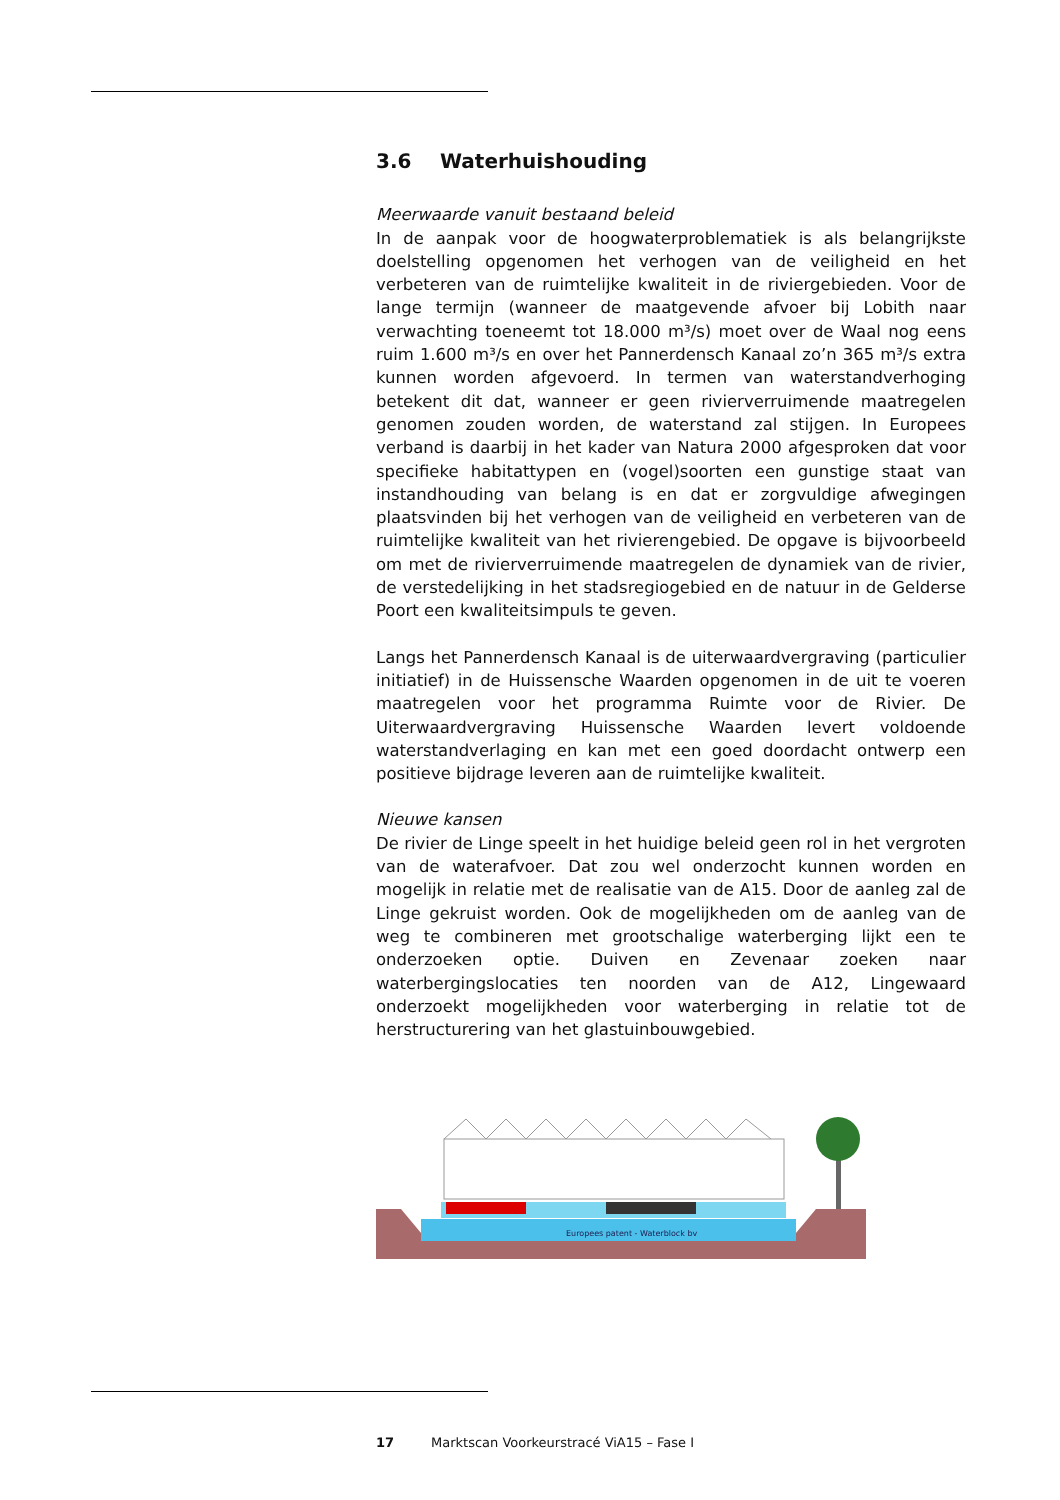3.6 Waterhuishouding
Meerwaarde vanuit bestaand beleid
In de aanpak voor de hoogwaterproblematiek is als belangrijkste doelstelling opgenomen het verhogen van de veiligheid en het verbeteren van de ruimtelijke kwaliteit in de riviergebieden. Voor de lange termijn (wanneer de maatgevende afvoer bij Lobith naar verwachting toeneemt tot 18.000 m³/s) moet over de Waal nog eens ruim 1.600 m³/s en over het Pannerdensch Kanaal zo’n 365 m³/s extra kunnen worden afgevoerd. In termen van waterstandverhoging betekent dit dat, wanneer er geen rivierverruimende maatregelen genomen zouden worden, de waterstand zal stijgen. In Europees verband is daarbij in het kader van Natura 2000 afgesproken dat voor specifieke habitattypen en (vogel)soorten een gunstige staat van instandhouding van belang is en dat er zorgvuldige afwegingen plaatsvinden bij het verhogen van de veiligheid en verbeteren van de ruimtelijke kwaliteit van het rivierengebied. De opgave is bijvoorbeeld om met de rivierverruimende maatregelen de dynamiek van de rivier, de verstedelijking in het stadsregiogebied en de natuur in de Gelderse Poort een kwaliteitsimpuls te geven.
Langs het Pannerdensch Kanaal is de uiterwaardvergraving (particulier initiatief) in de Huissensche Waarden opgenomen in de uit te voeren maatregelen voor het programma Ruimte voor de Rivier. De Uiterwaardvergraving Huissensche Waarden levert voldoende waterstandverlaging en kan met een goed doordacht ontwerp een positieve bijdrage leveren aan de ruimtelijke kwaliteit.
Nieuwe kansen
De rivier de Linge speelt in het huidige beleid geen rol in het vergroten van de waterafvoer. Dat zou wel onderzocht kunnen worden en mogelijk in relatie met de realisatie van de A15. Door de aanleg zal de Linge gekruist worden. Ook de mogelijkheden om de aanleg van de weg te combineren met grootschalige waterberging lijkt een te onderzoeken optie. Duiven en Zevenaar zoeken naar waterbergingslocaties ten noorden van de A12, Lingewaard onderzoekt mogelijkheden voor waterberging in relatie tot de herstructurering van het glastuinbouwgebied.
Europees patent - Waterblock bv
17 Marktscan Voorkeurstracé ViA15 – Fase I